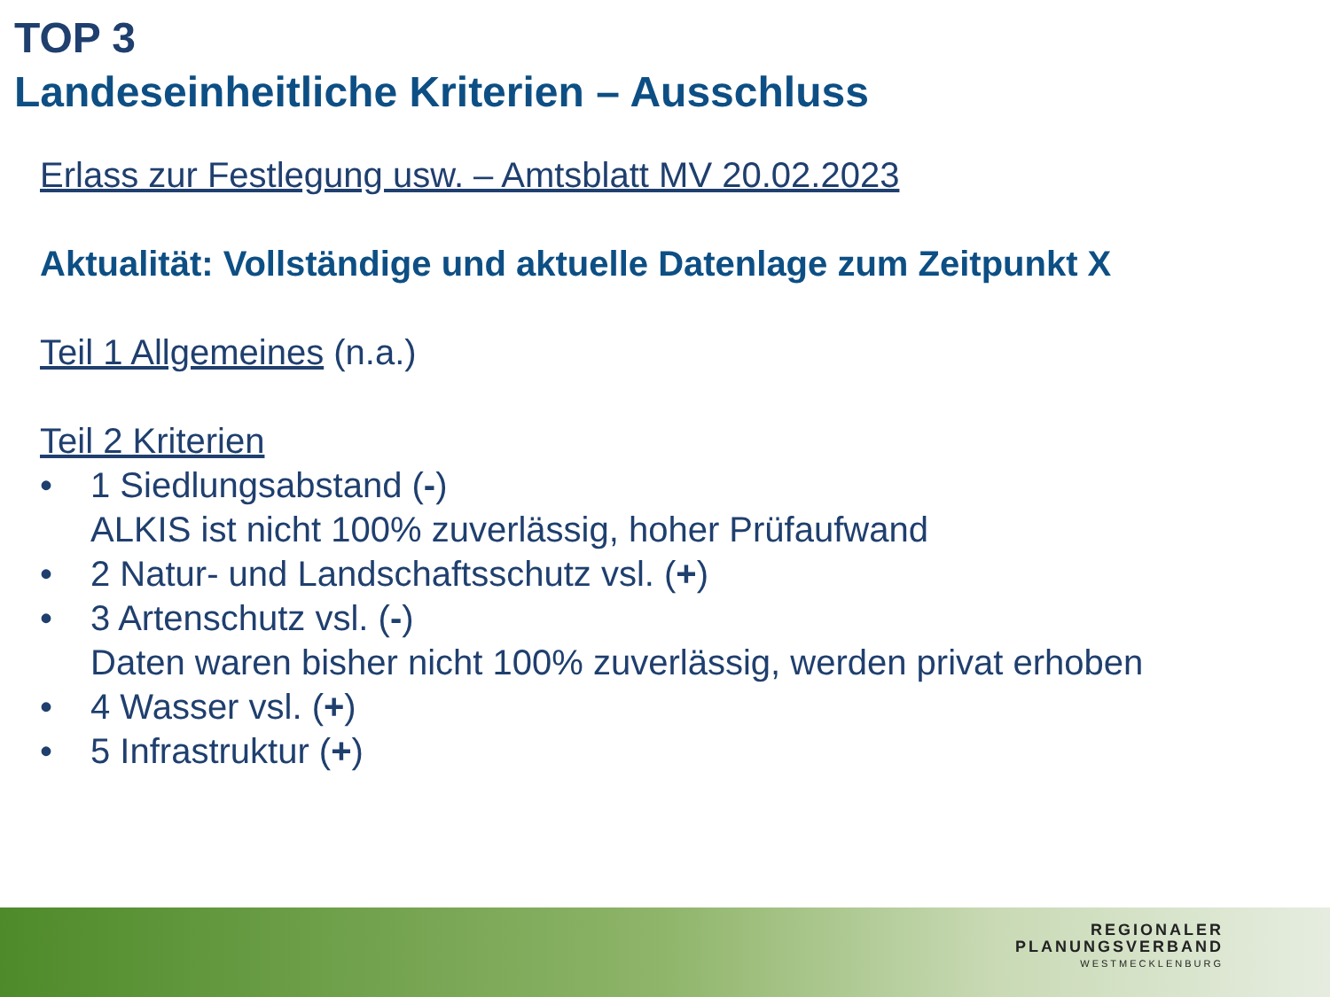TOP 3
Landeseinheitliche Kriterien – Ausschluss
Erlass zur Festlegung usw. – Amtsblatt MV 20.02.2023
Aktualität: Vollständige und aktuelle Datenlage zum Zeitpunkt X
Teil 1 Allgemeines (n.a.)
Teil 2 Kriterien
• 1 Siedlungsabstand (-)
ALKIS ist nicht 100% zuverlässig, hoher Prüfaufwand
• 2 Natur- und Landschaftsschutz vsl. (+)
• 3 Artenschutz vsl. (-)
Daten waren bisher nicht 100% zuverlässig, werden privat erhoben
• 4 Wasser vsl. (+)
• 5 Infrastruktur (+)
REGIONALER
PLANUNGSVERBAND
WESTMECKLENBURG